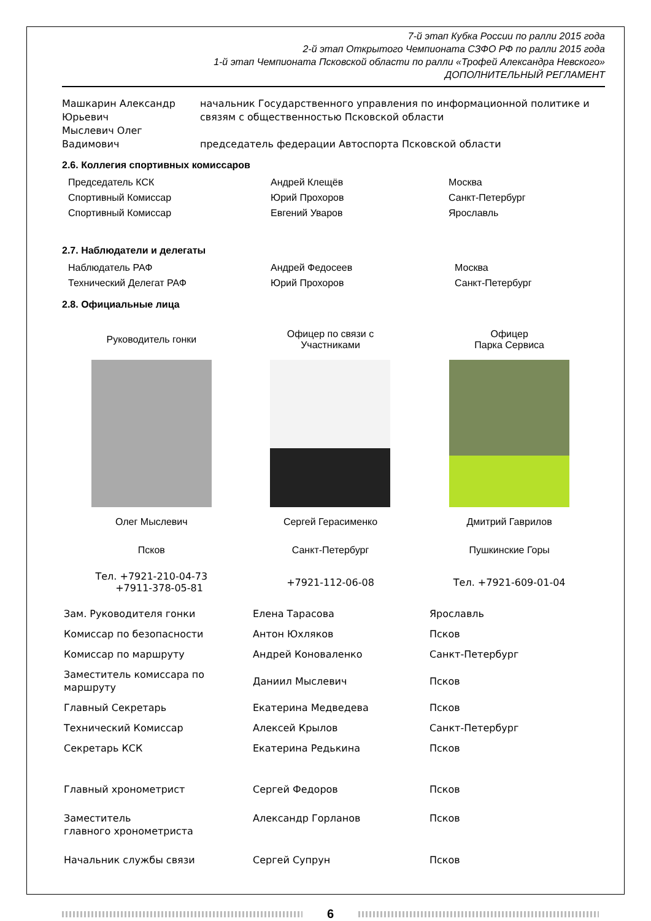7-й этап Кубка России по ралли 2015 года
2-й этап Открытого Чемпионата СЗФО РФ по ралли 2015 года
1-й этап Чемпионата Псковской области по ралли «Трофей Александра Невского»
ДОПОЛНИТЕЛЬНЫЙ РЕГЛАМЕНТ
| Машкарин Александр Юрьевич | начальник Государственного управления по информационной политике и связям с общественностью Псковской области |
| Мыслевич Олег Вадимович | председатель федерации Автоспорта Псковской области |
2.6. Коллегия спортивных комиссаров
| Председатель КСК | Андрей Клещёв | Москва |
| Спортивный Комиссар | Юрий Прохоров | Санкт-Петербург |
| Спортивный Комиссар | Евгений Уваров | Ярославль |
2.7. Наблюдатели и делегаты
| Наблюдатель РАФ | Андрей Федосеев | Москва |
| Технический Делегат РАФ | Юрий Прохоров | Санкт-Петербург |
2.8. Официальные лица
| Руководитель гонки | Офицер по связи с Участниками | Офицер Парка Сервиса |
| Олег Мыслевич | Сергей Герасименко | Дмитрий Гаврилов |
| Псков | Санкт-Петербург | Пушкинские Горы |
| Тел. +7921-210-04-73 +7911-378-05-81 | +7921-112-06-08 | Тел. +7921-609-01-04 |
| Зам. Руководителя гонки | Елена Тарасова | Ярославль |
| Комиссар по безопасности | Антон Юхляков | Псков |
| Комиссар по маршруту | Андрей Коноваленко | Санкт-Петербург |
| Заместитель комиссара по маршруту | Даниил Мыслевич | Псков |
| Главный Секретарь | Екатерина Медведева | Псков |
| Технический Комиссар | Алексей Крылов | Санкт-Петербург |
| Секретарь КСК | Екатерина Редькина | Псков |
| Главный хронометрист | Сергей Федоров | Псков |
| Заместитель главного хронометриста | Александр Горланов | Псков |
| Начальник службы связи | Сергей Супрун | Псков |
6